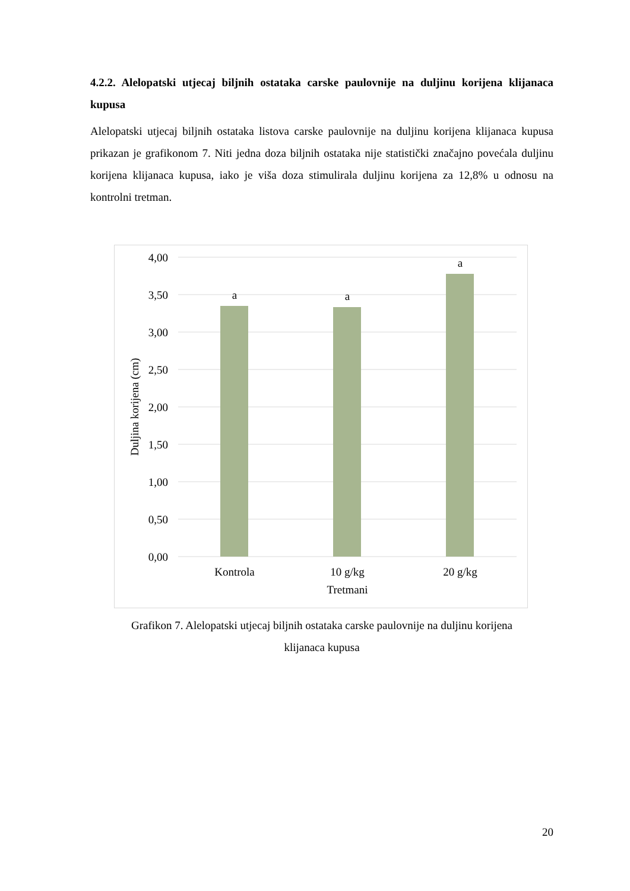4.2.2. Alelopatski utjecaj biljnih ostataka carske paulovnije na duljinu korijena klijanaca kupusa
Alelopatski utjecaj biljnih ostataka listova carske paulovnije na duljinu korijena klijanaca kupusa prikazan je grafikonom 7. Niti jedna doza biljnih ostataka nije statistički značajno povećala duljinu korijena klijanaca kupusa, iako je viša doza stimulirala duljinu korijena za 12,8% u odnosu na kontrolni tretman.
4,00
3,50
3,00
2,50
2,00
1,50
1,00
0,50
0,00
a
a
a
Kontrola
10 g/kg
20 g/kg
Tretmani
Duljina korijena (cm)
Grafikon 7. Alelopatski utjecaj biljnih ostataka carske paulovnije na duljinu korijena
klijanaca kupusa
20